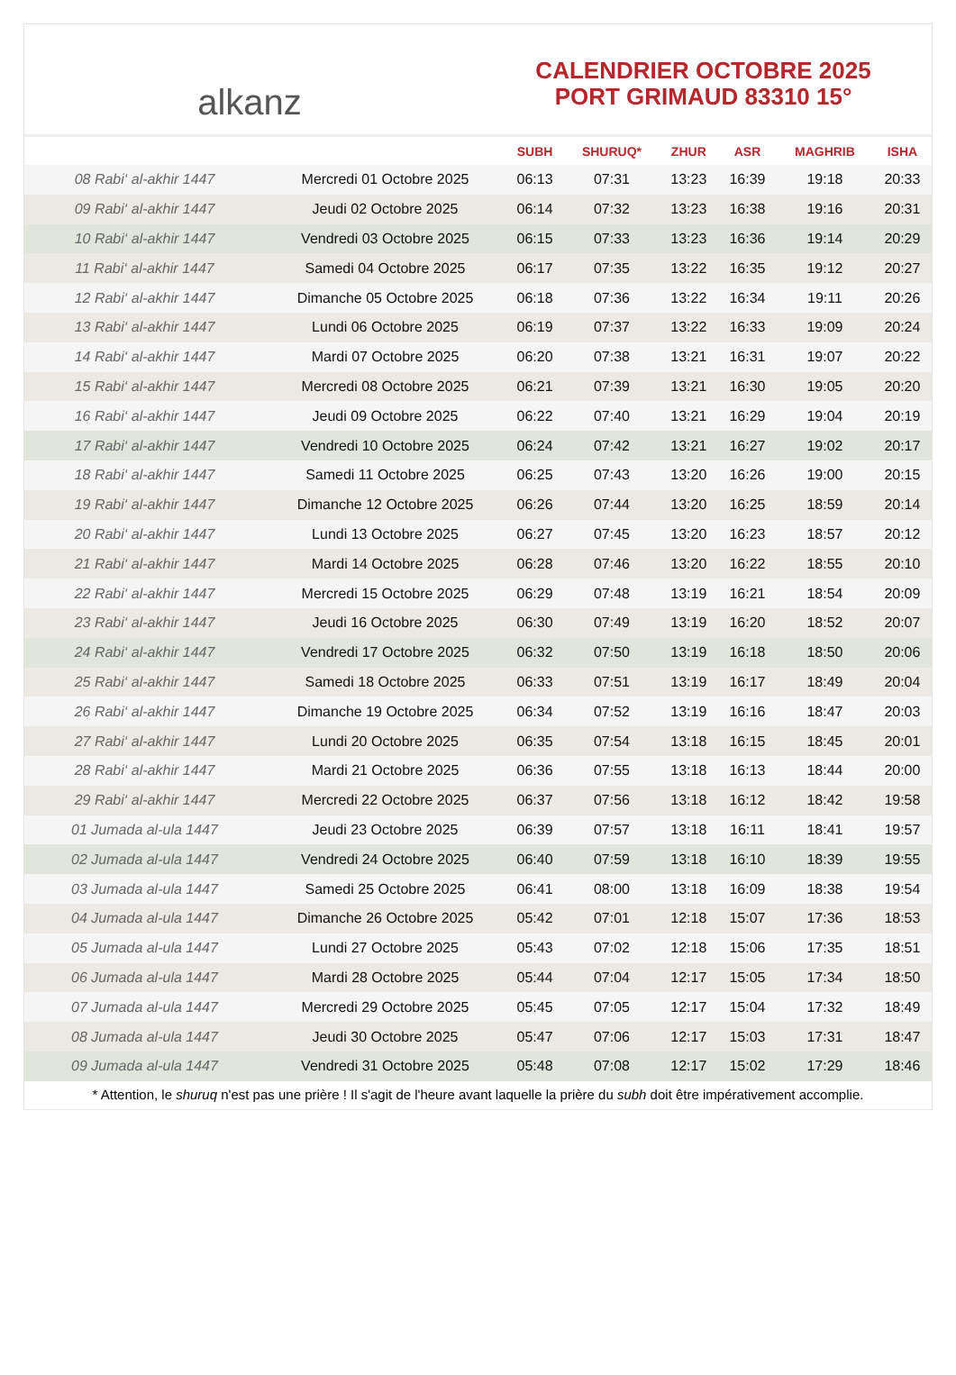alkanz
CALENDRIER OCTOBRE 2025
PORT GRIMAUD 83310 15°
| | | SUBH | SHURUQ* | ZHUR | ASR | MAGHRIB | ISHA |
| --- | --- | --- | --- | --- | --- | --- | --- |
| 08 Rabi‘ al-akhir 1447 | Mercredi 01 Octobre 2025 | 06:13 | 07:31 | 13:23 | 16:39 | 19:18 | 20:33 |
| 09 Rabi‘ al-akhir 1447 | Jeudi 02 Octobre 2025 | 06:14 | 07:32 | 13:23 | 16:38 | 19:16 | 20:31 |
| 10 Rabi‘ al-akhir 1447 | Vendredi 03 Octobre 2025 | 06:15 | 07:33 | 13:23 | 16:36 | 19:14 | 20:29 |
| 11 Rabi‘ al-akhir 1447 | Samedi 04 Octobre 2025 | 06:17 | 07:35 | 13:22 | 16:35 | 19:12 | 20:27 |
| 12 Rabi‘ al-akhir 1447 | Dimanche 05 Octobre 2025 | 06:18 | 07:36 | 13:22 | 16:34 | 19:11 | 20:26 |
| 13 Rabi‘ al-akhir 1447 | Lundi 06 Octobre 2025 | 06:19 | 07:37 | 13:22 | 16:33 | 19:09 | 20:24 |
| 14 Rabi‘ al-akhir 1447 | Mardi 07 Octobre 2025 | 06:20 | 07:38 | 13:21 | 16:31 | 19:07 | 20:22 |
| 15 Rabi‘ al-akhir 1447 | Mercredi 08 Octobre 2025 | 06:21 | 07:39 | 13:21 | 16:30 | 19:05 | 20:20 |
| 16 Rabi‘ al-akhir 1447 | Jeudi 09 Octobre 2025 | 06:22 | 07:40 | 13:21 | 16:29 | 19:04 | 20:19 |
| 17 Rabi‘ al-akhir 1447 | Vendredi 10 Octobre 2025 | 06:24 | 07:42 | 13:21 | 16:27 | 19:02 | 20:17 |
| 18 Rabi‘ al-akhir 1447 | Samedi 11 Octobre 2025 | 06:25 | 07:43 | 13:20 | 16:26 | 19:00 | 20:15 |
| 19 Rabi‘ al-akhir 1447 | Dimanche 12 Octobre 2025 | 06:26 | 07:44 | 13:20 | 16:25 | 18:59 | 20:14 |
| 20 Rabi‘ al-akhir 1447 | Lundi 13 Octobre 2025 | 06:27 | 07:45 | 13:20 | 16:23 | 18:57 | 20:12 |
| 21 Rabi‘ al-akhir 1447 | Mardi 14 Octobre 2025 | 06:28 | 07:46 | 13:20 | 16:22 | 18:55 | 20:10 |
| 22 Rabi‘ al-akhir 1447 | Mercredi 15 Octobre 2025 | 06:29 | 07:48 | 13:19 | 16:21 | 18:54 | 20:09 |
| 23 Rabi‘ al-akhir 1447 | Jeudi 16 Octobre 2025 | 06:30 | 07:49 | 13:19 | 16:20 | 18:52 | 20:07 |
| 24 Rabi‘ al-akhir 1447 | Vendredi 17 Octobre 2025 | 06:32 | 07:50 | 13:19 | 16:18 | 18:50 | 20:06 |
| 25 Rabi‘ al-akhir 1447 | Samedi 18 Octobre 2025 | 06:33 | 07:51 | 13:19 | 16:17 | 18:49 | 20:04 |
| 26 Rabi‘ al-akhir 1447 | Dimanche 19 Octobre 2025 | 06:34 | 07:52 | 13:19 | 16:16 | 18:47 | 20:03 |
| 27 Rabi‘ al-akhir 1447 | Lundi 20 Octobre 2025 | 06:35 | 07:54 | 13:18 | 16:15 | 18:45 | 20:01 |
| 28 Rabi‘ al-akhir 1447 | Mardi 21 Octobre 2025 | 06:36 | 07:55 | 13:18 | 16:13 | 18:44 | 20:00 |
| 29 Rabi‘ al-akhir 1447 | Mercredi 22 Octobre 2025 | 06:37 | 07:56 | 13:18 | 16:12 | 18:42 | 19:58 |
| 01 Jumada al-ula 1447 | Jeudi 23 Octobre 2025 | 06:39 | 07:57 | 13:18 | 16:11 | 18:41 | 19:57 |
| 02 Jumada al-ula 1447 | Vendredi 24 Octobre 2025 | 06:40 | 07:59 | 13:18 | 16:10 | 18:39 | 19:55 |
| 03 Jumada al-ula 1447 | Samedi 25 Octobre 2025 | 06:41 | 08:00 | 13:18 | 16:09 | 18:38 | 19:54 |
| 04 Jumada al-ula 1447 | Dimanche 26 Octobre 2025 | 05:42 | 07:01 | 12:18 | 15:07 | 17:36 | 18:53 |
| 05 Jumada al-ula 1447 | Lundi 27 Octobre 2025 | 05:43 | 07:02 | 12:18 | 15:06 | 17:35 | 18:51 |
| 06 Jumada al-ula 1447 | Mardi 28 Octobre 2025 | 05:44 | 07:04 | 12:17 | 15:05 | 17:34 | 18:50 |
| 07 Jumada al-ula 1447 | Mercredi 29 Octobre 2025 | 05:45 | 07:05 | 12:17 | 15:04 | 17:32 | 18:49 |
| 08 Jumada al-ula 1447 | Jeudi 30 Octobre 2025 | 05:47 | 07:06 | 12:17 | 15:03 | 17:31 | 18:47 |
| 09 Jumada al-ula 1447 | Vendredi 31 Octobre 2025 | 05:48 | 07:08 | 12:17 | 15:02 | 17:29 | 18:46 |
* Attention, le shuruq n'est pas une prière ! Il s'agit de l'heure avant laquelle la prière du subh doit être impérativement accomplie.